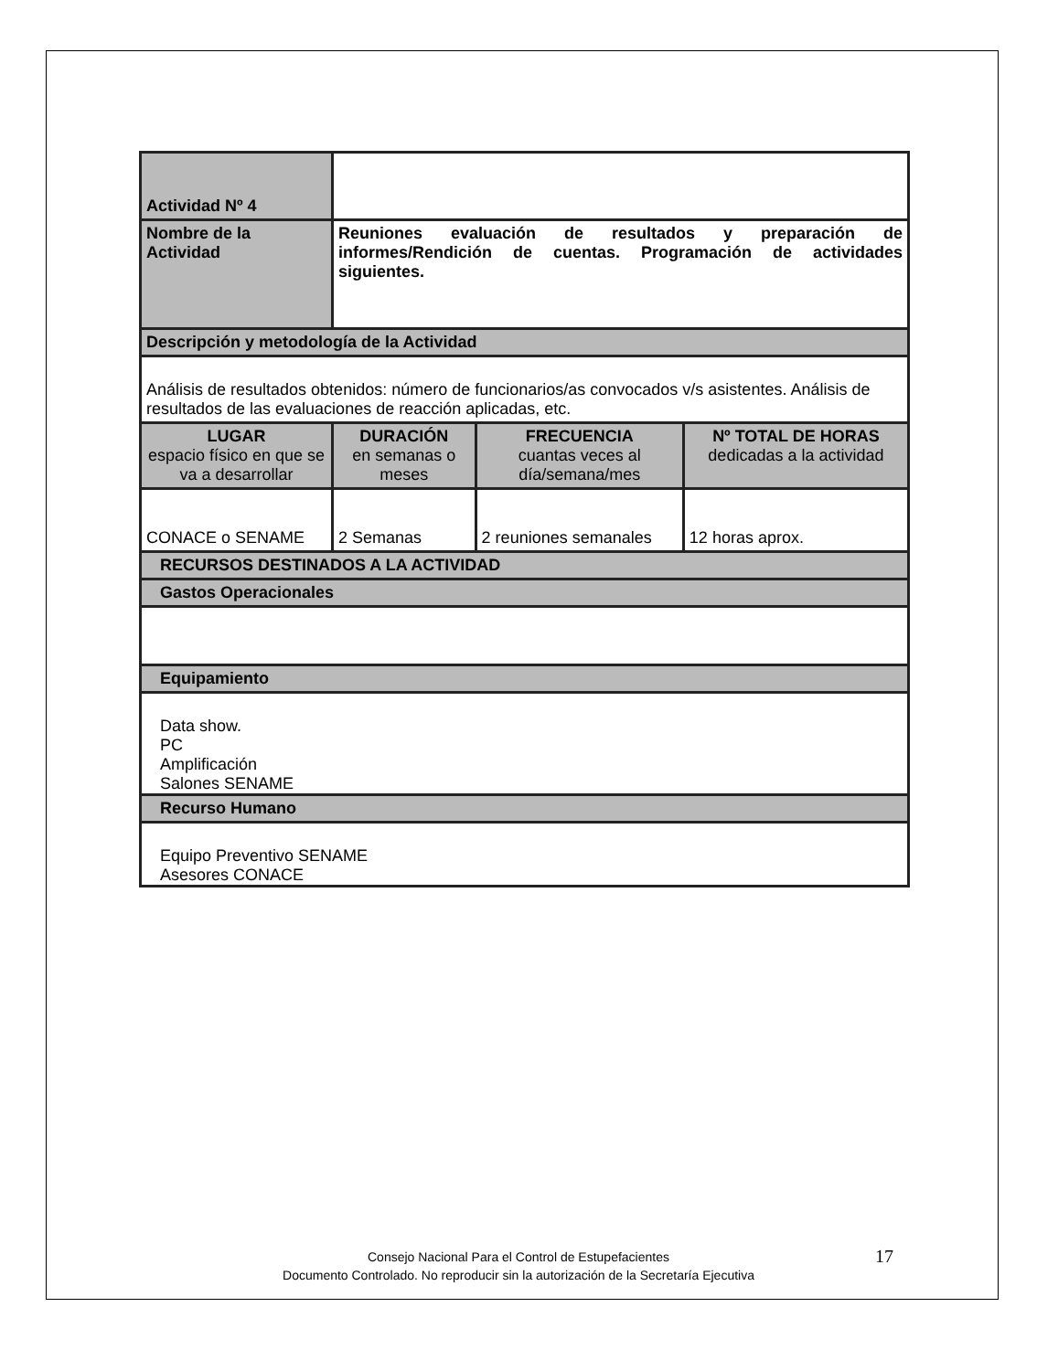| Actividad Nº 4 | | | |
| Nombre de la Actividad | Reuniones evaluación de resultados y preparación de informes/Rendición de cuentas. Programación de actividades siguientes. | | |
| Descripción y metodología de la Actividad | | | |
| Análisis de resultados obtenidos: número de funcionarios/as convocados v/s asistentes. Análisis de resultados de las evaluaciones de reacción aplicadas, etc. | | | |
| LUGAR espacio físico en que se va a desarrollar | DURACIÓN en semanas o meses | FRECUENCIA cuantas veces al día/semana/mes | Nº TOTAL DE HORAS dedicadas a la actividad |
| CONACE o SENAME | 2 Semanas | 2 reuniones semanales | 12 horas aprox. |
| RECURSOS DESTINADOS A LA ACTIVIDAD | | | |
| Gastos Operacionales | | | |
| Equipamiento | | | |
| Data show. PC Amplificación Salones SENAME | | | |
| Recurso Humano | | | |
| Equipo Preventivo SENAME Asesores CONACE | | | |
Consejo Nacional Para el Control de Estupefacientes
Documento Controlado. No reproducir sin la autorización de la Secretaría Ejecutiva
17